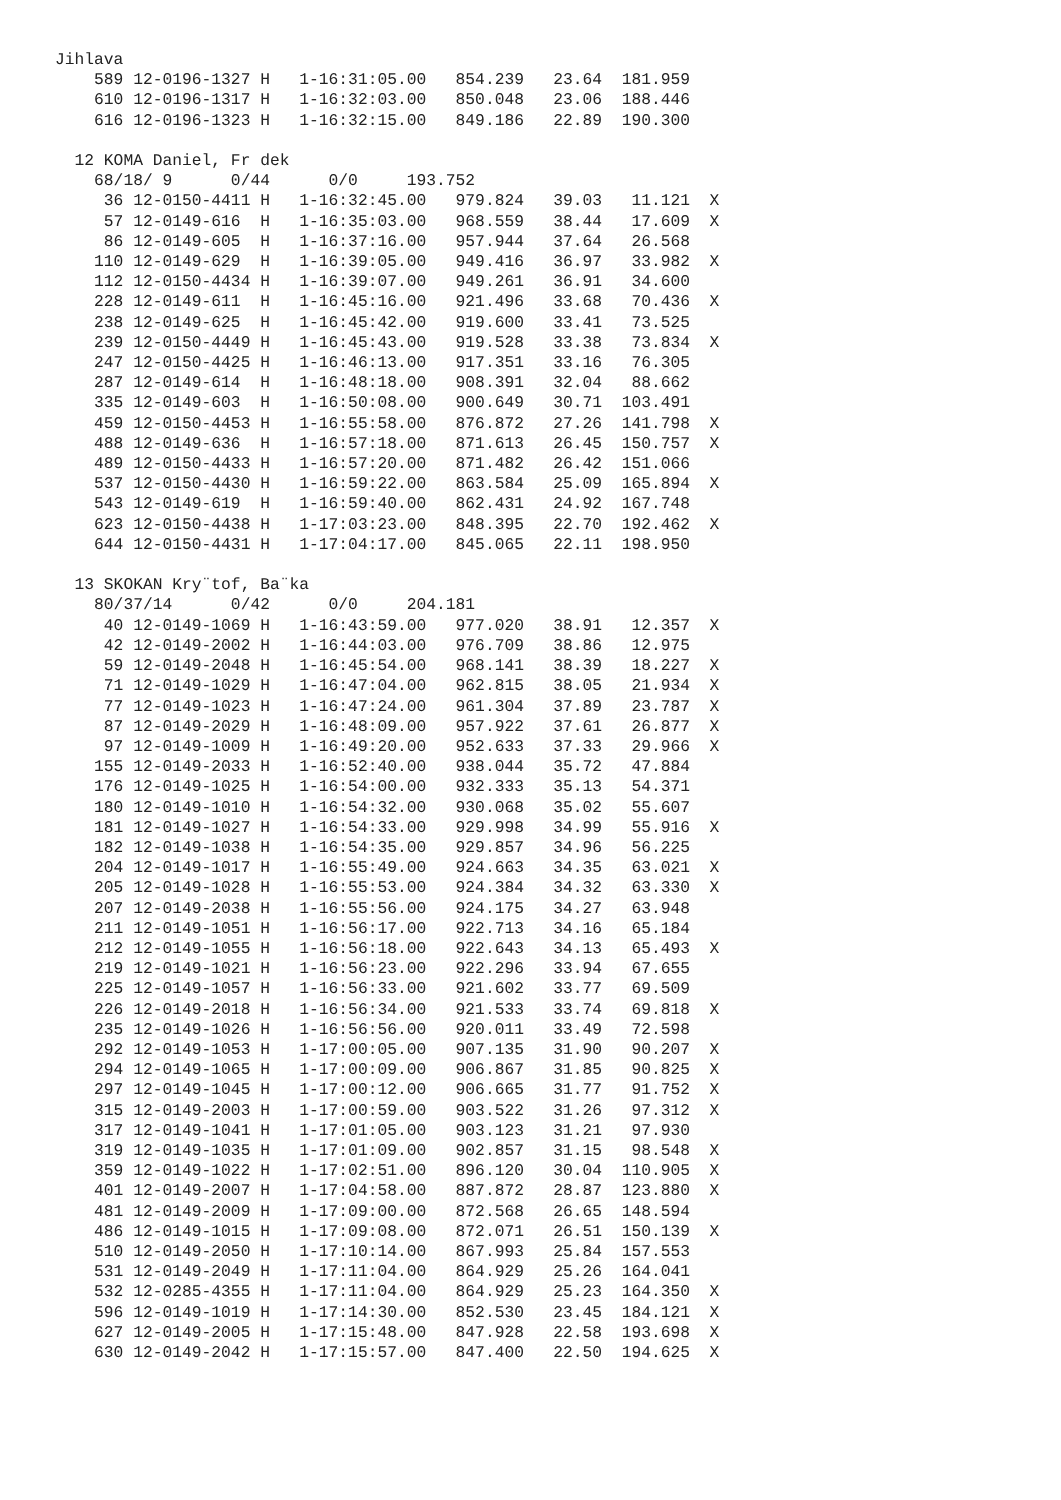Jihlava
    589 12-0196-1327 H   1-16:31:05.00   854.239   23.64  181.959
    610 12-0196-1317 H   1-16:32:03.00   850.048   23.06  188.446
    616 12-0196-1323 H   1-16:32:15.00   849.186   22.89  190.300

  12 KOMA Daniel, Fr dek
    68/18/ 9      0/44      0/0     193.752
     36 12-0150-4411 H   1-16:32:45.00   979.824   39.03   11.121  X
     57 12-0149-616  H   1-16:35:03.00   968.559   38.44   17.609  X
     86 12-0149-605  H   1-16:37:16.00   957.944   37.64   26.568
    110 12-0149-629  H   1-16:39:05.00   949.416   36.97   33.982  X
    112 12-0150-4434 H   1-16:39:07.00   949.261   36.91   34.600
    228 12-0149-611  H   1-16:45:16.00   921.496   33.68   70.436  X
    238 12-0149-625  H   1-16:45:42.00   919.600   33.41   73.525
    239 12-0150-4449 H   1-16:45:43.00   919.528   33.38   73.834  X
    247 12-0150-4425 H   1-16:46:13.00   917.351   33.16   76.305
    287 12-0149-614  H   1-16:48:18.00   908.391   32.04   88.662
    335 12-0149-603  H   1-16:50:08.00   900.649   30.71  103.491
    459 12-0150-4453 H   1-16:55:58.00   876.872   27.26  141.798  X
    488 12-0149-636  H   1-16:57:18.00   871.613   26.45  150.757  X
    489 12-0150-4433 H   1-16:57:20.00   871.482   26.42  151.066
    537 12-0150-4430 H   1-16:59:22.00   863.584   25.09  165.894  X
    543 12-0149-619  H   1-16:59:40.00   862.431   24.92  167.748
    623 12-0150-4438 H   1-17:03:23.00   848.395   22.70  192.462  X
    644 12-0150-4431 H   1-17:04:17.00   845.065   22.11  198.950

  13 SKOKAN Kry¨tof, Ba¨ka
    80/37/14      0/42      0/0     204.181
     40 12-0149-1069 H   1-16:43:59.00   977.020   38.91   12.357  X
     42 12-0149-2002 H   1-16:44:03.00   976.709   38.86   12.975
     59 12-0149-2048 H   1-16:45:54.00   968.141   38.39   18.227  X
     71 12-0149-1029 H   1-16:47:04.00   962.815   38.05   21.934  X
     77 12-0149-1023 H   1-16:47:24.00   961.304   37.89   23.787  X
     87 12-0149-2029 H   1-16:48:09.00   957.922   37.61   26.877  X
     97 12-0149-1009 H   1-16:49:20.00   952.633   37.33   29.966  X
    155 12-0149-2033 H   1-16:52:40.00   938.044   35.72   47.884
    176 12-0149-1025 H   1-16:54:00.00   932.333   35.13   54.371
    180 12-0149-1010 H   1-16:54:32.00   930.068   35.02   55.607
    181 12-0149-1027 H   1-16:54:33.00   929.998   34.99   55.916  X
    182 12-0149-1038 H   1-16:54:35.00   929.857   34.96   56.225
    204 12-0149-1017 H   1-16:55:49.00   924.663   34.35   63.021  X
    205 12-0149-1028 H   1-16:55:53.00   924.384   34.32   63.330  X
    207 12-0149-2038 H   1-16:55:56.00   924.175   34.27   63.948
    211 12-0149-1051 H   1-16:56:17.00   922.713   34.16   65.184
    212 12-0149-1055 H   1-16:56:18.00   922.643   34.13   65.493  X
    219 12-0149-1021 H   1-16:56:23.00   922.296   33.94   67.655
    225 12-0149-1057 H   1-16:56:33.00   921.602   33.77   69.509
    226 12-0149-2018 H   1-16:56:34.00   921.533   33.74   69.818  X
    235 12-0149-1026 H   1-16:56:56.00   920.011   33.49   72.598
    292 12-0149-1053 H   1-17:00:05.00   907.135   31.90   90.207  X
    294 12-0149-1065 H   1-17:00:09.00   906.867   31.85   90.825  X
    297 12-0149-1045 H   1-17:00:12.00   906.665   31.77   91.752  X
    315 12-0149-2003 H   1-17:00:59.00   903.522   31.26   97.312  X
    317 12-0149-1041 H   1-17:01:05.00   903.123   31.21   97.930
    319 12-0149-1035 H   1-17:01:09.00   902.857   31.15   98.548  X
    359 12-0149-1022 H   1-17:02:51.00   896.120   30.04  110.905  X
    401 12-0149-2007 H   1-17:04:58.00   887.872   28.87  123.880  X
    481 12-0149-2009 H   1-17:09:00.00   872.568   26.65  148.594
    486 12-0149-1015 H   1-17:09:08.00   872.071   26.51  150.139  X
    510 12-0149-2050 H   1-17:10:14.00   867.993   25.84  157.553
    531 12-0149-2049 H   1-17:11:04.00   864.929   25.26  164.041
    532 12-0285-4355 H   1-17:11:04.00   864.929   25.23  164.350  X
    596 12-0149-1019 H   1-17:14:30.00   852.530   23.45  184.121  X
    627 12-0149-2005 H   1-17:15:48.00   847.928   22.58  193.698  X
    630 12-0149-2042 H   1-17:15:57.00   847.400   22.50  194.625  X